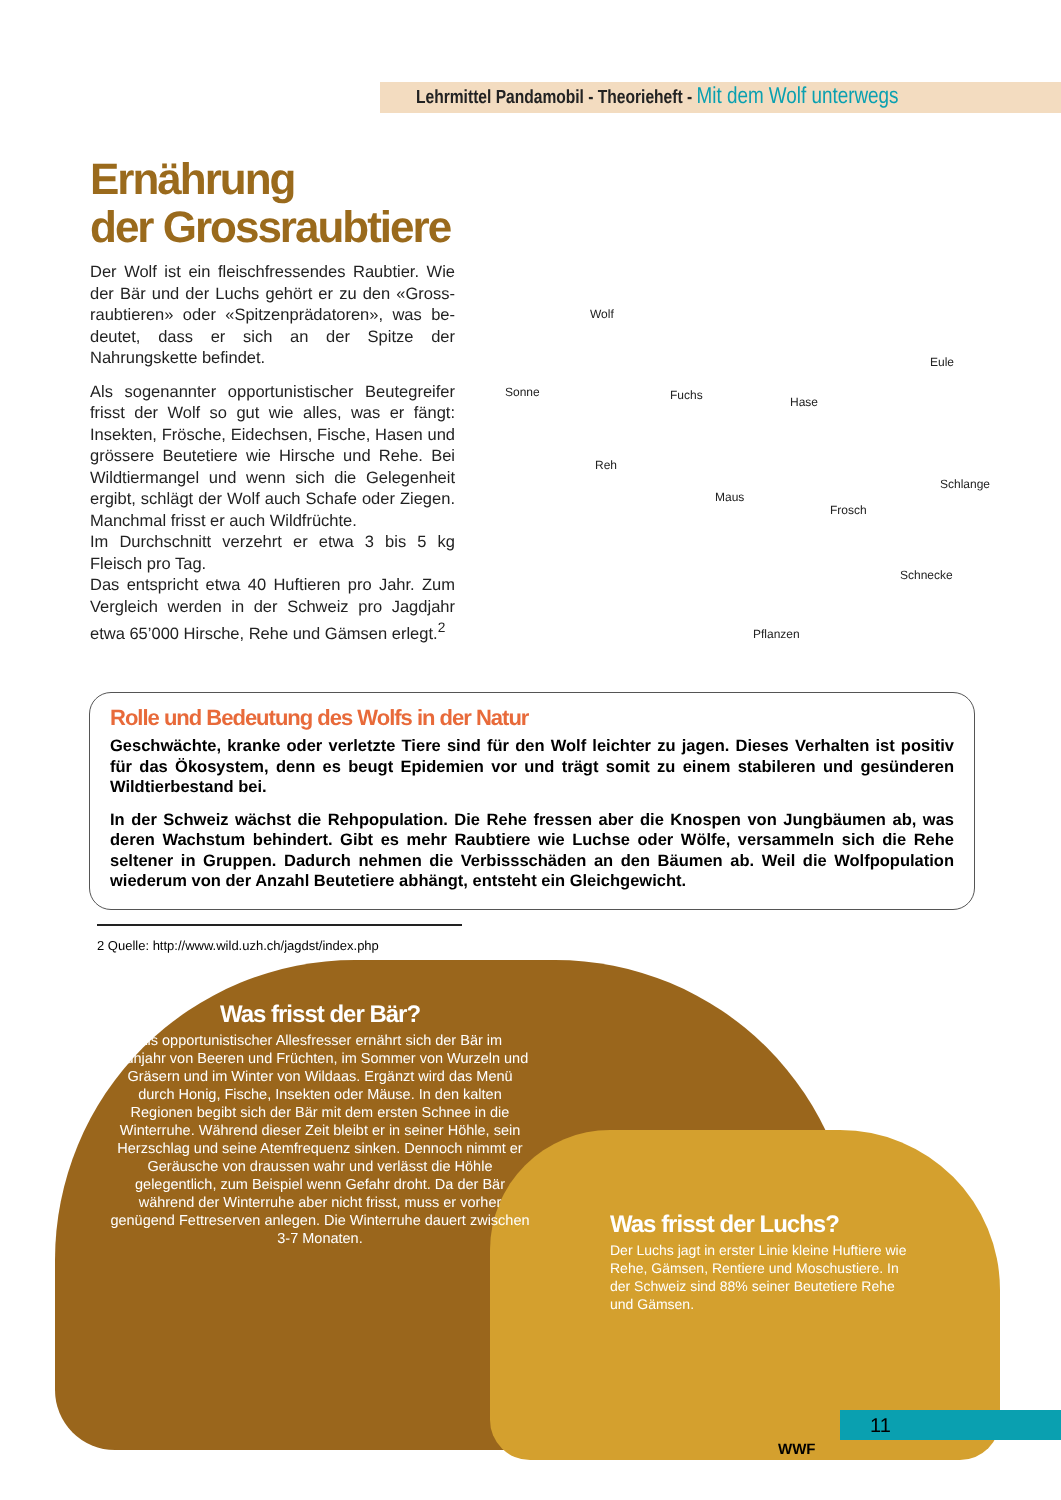Lehrmittel Pandamobil - Theorieheft - Mit dem Wolf unterwegs
Ernährung
der Grossraubtiere
Der Wolf ist ein fleischfressendes Raubtier. Wie der Bär und der Luchs gehört er zu den «Gross­raubtieren» oder «Spitzenprädatoren», was be­deutet, dass er sich an der Spitze der Nahrungskette befindet.
Als sogenannter opportunistischer Beutegreifer frisst der Wolf so gut wie alles, was er fängt: Insekten, Frösche, Eidechsen, Fische, Hasen und grössere Beutetiere wie Hirsche und Rehe. Bei Wildtiermangel und wenn sich die Gelegenheit ergibt, schlägt der Wolf auch Schafe oder Ziegen. Manchmal frisst er auch Wildfrüchte.
Im Durchschnitt verzehrt er etwa 3 bis 5 kg Fleisch pro Tag.
Das entspricht etwa 40 Huftieren pro Jahr. Zum Vergleich werden in der Schweiz pro Jagdjahr etwa 65’000 Hirsche, Rehe und Gämsen erlegt.<sup>2</sup>
Wolf
Sonne
Reh
Fuchs Hase
Eule
Maus
Frosch
Schlange
Schnecke
Pflanzen
Rolle und Bedeutung des Wolfs in der Natur
Geschwächte, kranke oder verletzte Tiere sind für den Wolf leichter zu jagen. Dieses Verhalten ist positiv für das Ökosystem, denn es beugt Epidemien vor und trägt somit zu einem stabileren und gesünderen Wildtierbestand bei.
In der Schweiz wächst die Rehpopulation. Die Rehe fressen aber die Knospen von Jungbäumen ab, was deren Wachstum behindert. Gibt es mehr Raubtiere wie Luchse oder Wölfe, versammeln sich die Rehe seltener in Gruppen. Dadurch nehmen die Verbissschäden an den Bäumen ab. Weil die Wolf­population wiederum von der Anzahl Beutetiere abhängt, entsteht ein Gleichgewicht.
2 Quelle: http://www.wild.uzh.ch/jagdst/index.php
Was frisst der Bär?
Als opportunistischer Allesfresser ernährt sich der Bär im Frühjahr von Beeren und Früchten, im Sommer von Wurzeln und Gräsern und im Winter von Wildaas. Ergänzt wird das Menü durch Honig, Fische, Insekten oder Mäuse. In den kalten Regionen begibt sich der Bär mit dem ersten Schnee in die Winterruhe. Während dieser Zeit bleibt er in seiner Höhle, sein Herzschlag und seine Atemfrequenz sinken. Dennoch nimmt er Geräusche von draussen wahr und verlässt die Höhle gelegentlich, zum Beispiel wenn Gefahr droht. Da der Bär während der Winterruhe aber nicht frisst, muss er vorher genügend Fettreserven anlegen. Die Winterruhe dauert zwischen 3-7 Monaten.
Was frisst der Luchs?
Der Luchs jagt in erster Linie kleine Huftiere wie Rehe, Gämsen, Rentiere und Moschustiere. In der Schweiz sind 88% seiner Beutetiere Rehe und Gämsen.
11
WWF